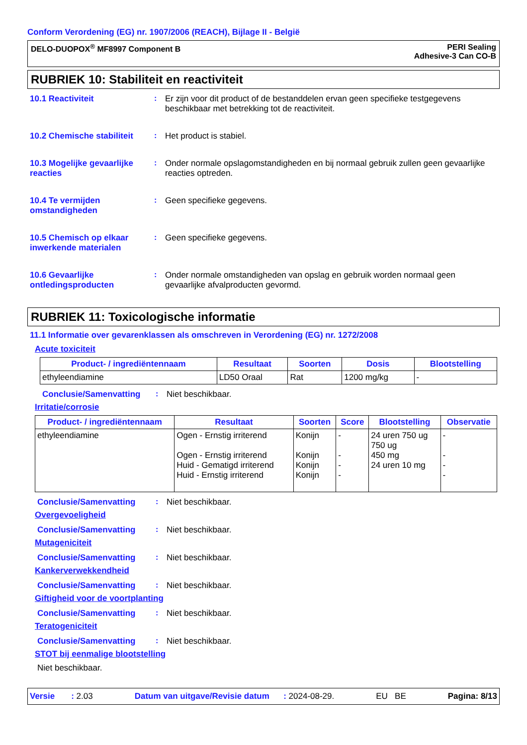Conform Verordening (EG) nr. 1907/2006 (REACH), Bijlage II - België
DELO-DUOPOX<sup>®</sup> MF8997 Component B
PERI Sealing
Adhesive-3 Can CO-B
RUBRIEK 10: Stabiliteit en reactiviteit
10.1 Reactiviteit : Er zijn voor dit product of de bestanddelen ervan geen specifieke testgegevens beschikbaar met betrekking tot de reactiviteit.
10.2 Chemische stabiliteit
: Het product is stabiel.
10.3 Mogelijke gevaarlijke reacties
: Onder normale opslagomstandigheden en bij normaal gebruik zullen geen gevaarlijke reacties optreden.
10.4 Te vermijden omstandigheden
: Geen specifieke gegevens.
10.5 Chemisch op elkaar inwerkende materialen
: Geen specifieke gegevens.
10.6 Gevaarlijke ontledingsproducten
: Onder normale omstandigheden van opslag en gebruik worden normaal geen gevaarlijke afvalproducten gevormd.
RUBRIEK 11: Toxicologische informatie
11.1 Informatie over gevarenklassen als omschreven in Verordening (EG) nr. 1272/2008
Acute toxiciteit
| Product- / ingrediëntennaam | Resultaat | Soorten | Dosis | Blootstelling |
| --- | --- | --- | --- | --- |
| ethyleendiamine | LD50 Oraal | Rat | 1200 mg/kg | - |
Conclusie/Samenvatting : Niet beschikbaar.
Irritatie/corrosie
| Product- / ingrediëntennaam | Resultaat | Soorten | Score | Blootstelling | Observatie |
| --- | --- | --- | --- | --- | --- |
| ethyleendiamine | Ogen - Ernstig irriterend Ogen - Ernstig irriterend Huid - Gematigd irriterend Huid - Ernstig irriterend | Konijn Konijn Konijn Konijn | - - - - | 24 uren 750 ug 750 ug 450 mg 24 uren 10 mg | - - - - |
Conclusie/Samenvatting : Niet beschikbaar.
Overgevoeligheid
Conclusie/Samenvatting : Niet beschikbaar.
Mutageniciteit
Conclusie/Samenvatting : Niet beschikbaar.
Kankerverwekkendheid
Conclusie/Samenvatting : Niet beschikbaar.
Giftigheid voor de voortplanting
Conclusie/Samenvatting : Niet beschikbaar.
Teratogeniciteit
Conclusie/Samenvatting : Niet beschikbaar.
STOT bij eenmalige blootstelling
Niet beschikbaar.
Versie : 2.03 Datum van uitgave/Revisie datum : 2024-08-29. EU BE Pagina: 8/13